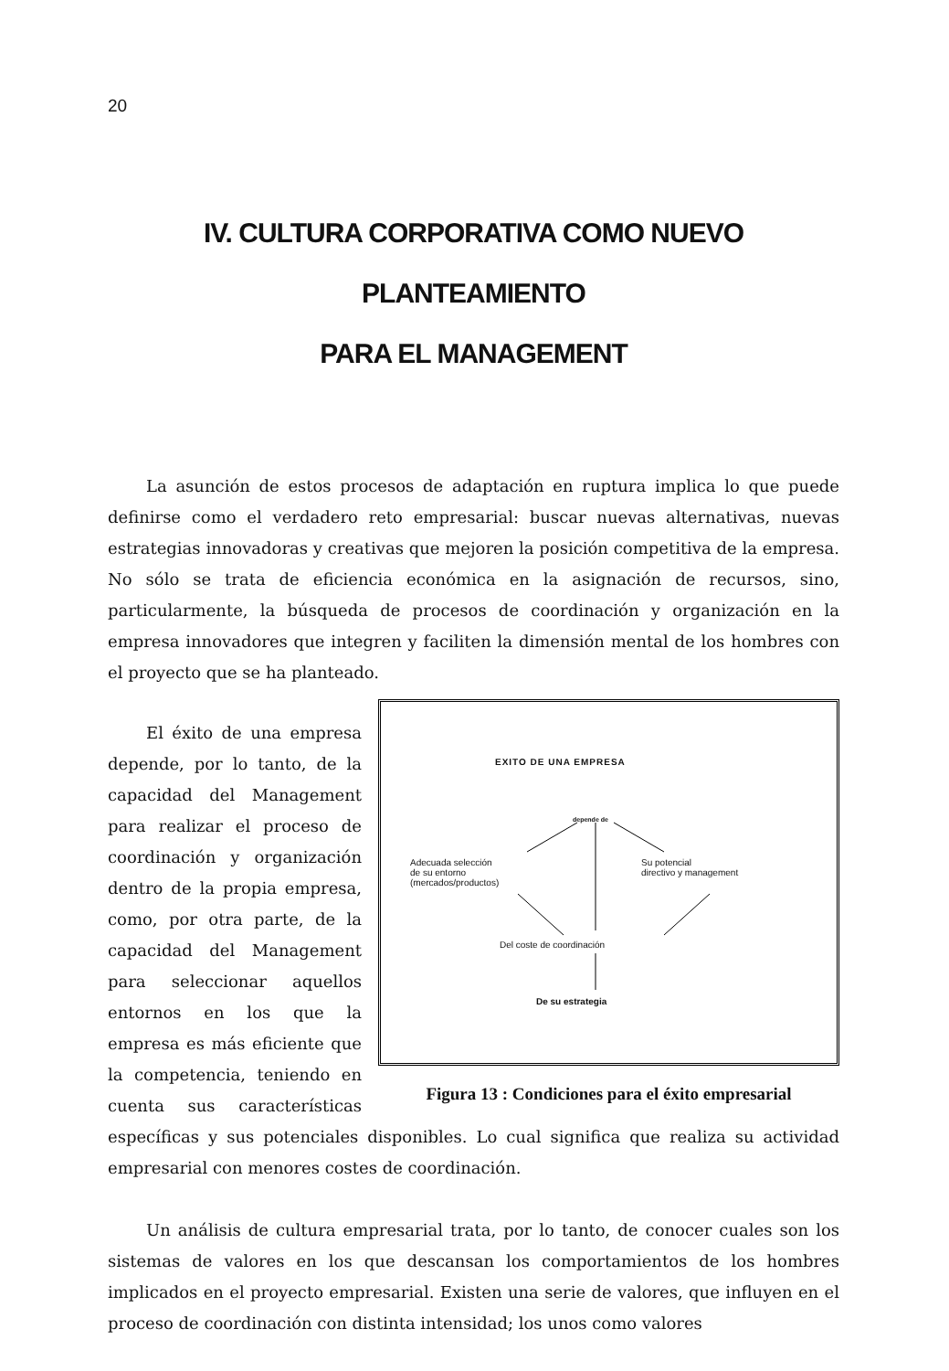20
IV. CULTURA CORPORATIVA COMO NUEVO PLANTEAMIENTO
PARA EL MANAGEMENT
La asunción de estos procesos de adaptación en ruptura implica lo que puede definirse como el verdadero reto empresarial: buscar nuevas alternativas, nuevas estrategias innovadoras y creativas que mejoren la posición competitiva de la empresa. No sólo se trata de eficiencia económica en la asignación de recursos, sino, particularmente, la búsqueda de procesos de coordinación y organización en la empresa innovadores que integren y faciliten la dimensión mental de los hombres con el proyecto que se ha planteado.
EXITO DE UNA EMPRESA
depende de
Adecuada selección
de su entorno
(mercados/productos)
Su potencial
directivo y management
Del coste de coordinación
De su estrategia
Figura 13 : Condiciones para el éxito empresarial
El éxito de una empresa depende, por lo tanto, de la capacidad del Management para realizar el proceso de coordinación y organización dentro de la propia empresa, como, por otra parte, de la capacidad del Management para seleccionar aquellos entornos en los que la empresa es más eficiente que la competencia, teniendo en cuenta sus características específicas y sus potenciales disponibles. Lo cual significa que realiza su actividad empresarial con menores costes de coordinación.
Un análisis de cultura empresarial trata, por lo tanto, de conocer cuales son los sistemas de valores en los que descansan los comportamientos de los hombres implicados en el proyecto empresarial. Existen una serie de valores, que influyen en el proceso de coordinación con distinta intensidad; los unos como valores